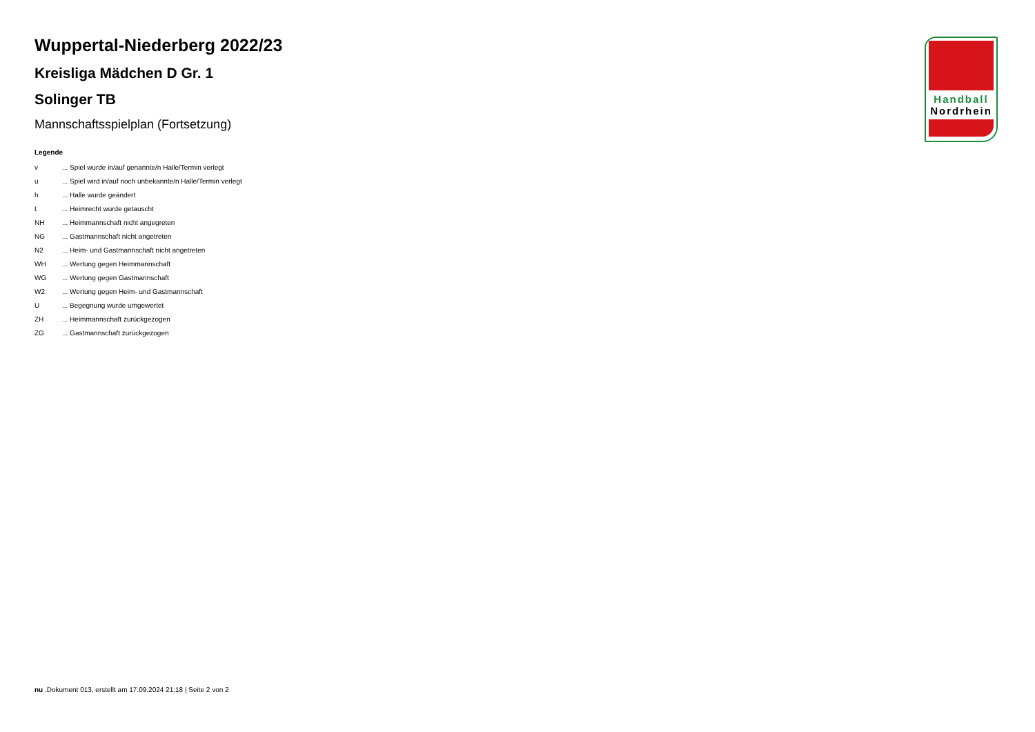Handball
Nordrhein
Wuppertal-Niederberg 2022/23
Kreisliga Mädchen D Gr. 1
Solinger TB
Mannschaftsspielplan (Fortsetzung)
Legende
| v | ... Spiel wurde in/auf genannte/n Halle/Termin verlegt |
| u | ... Spiel wird in/auf noch unbekannte/n Halle/Termin verlegt |
| h | ... Halle wurde geändert |
| t | ... Heimrecht wurde getauscht |
| NH | ... Heimmannschaft nicht angegreten |
| NG | ... Gastmannschaft nicht angetreten |
| N2 | ... Heim- und Gastmannschaft nicht angetreten |
| WH | ... Wertung gegen Heimmannschaft |
| WG | ... Wertung gegen Gastmannschaft |
| W2 | ... Wertung gegen Heim- und Gastmannschaft |
| U | ... Begegnung wurde umgewertet |
| ZH | ... Heimmannschaft zurückgezogen |
| ZG | ... Gastmannschaft zurückgezogen |
nu .Dokument 013, erstellt am 17.09.2024 21:18 | Seite 2 von 2